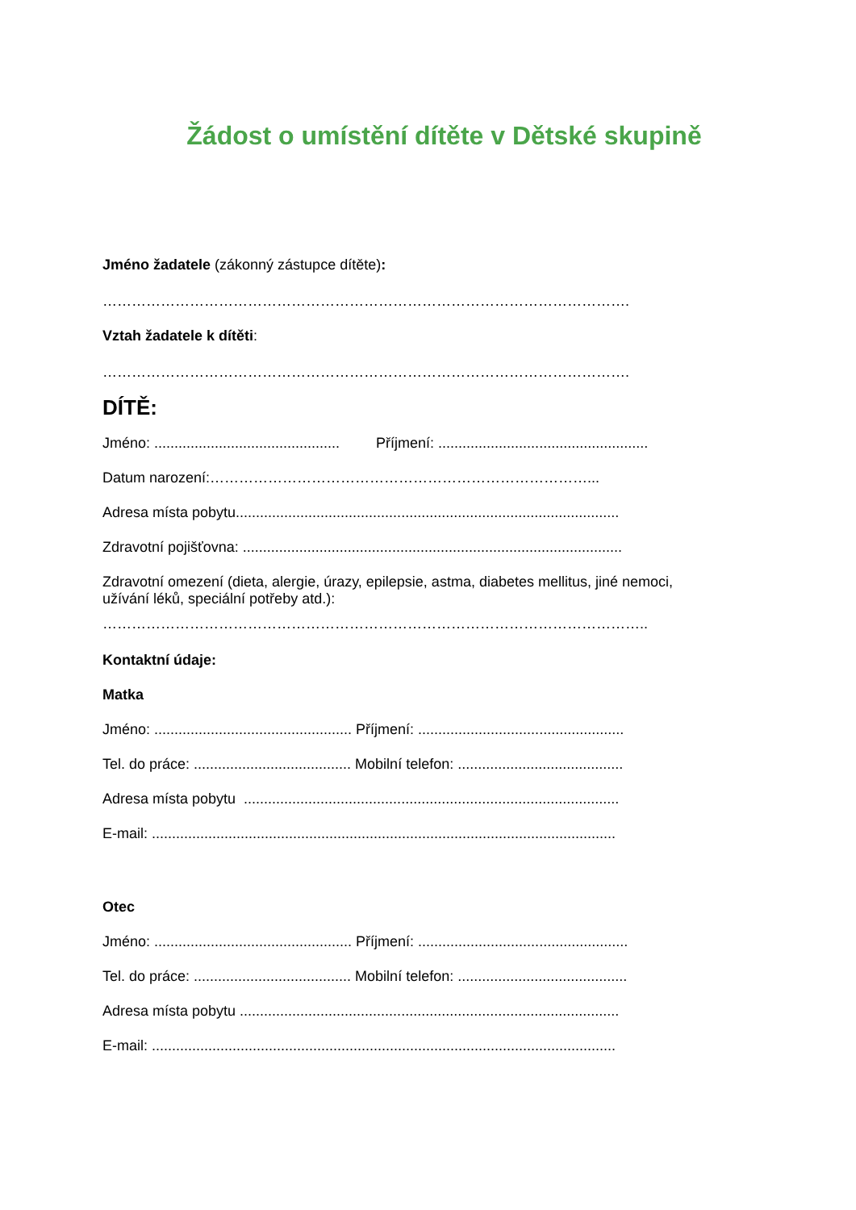Žádost o umístění dítěte v Dětské skupině
Jméno žadatele (zákonný zástupce dítěte):
……………………………………………………………………………………………….
Vztah žadatele k dítěti:
……………………………………………………………………………………………….
DÍTĚ:
Jméno: .............................................. Příjmení: ....................................................
Datum narození:……………………………………………………………………...
Adresa místa pobytu...............................................................................................
Zdravotní pojišťovna: ..............................................................................................
Zdravotní omezení (dieta, alergie, úrazy, epilepsie, astma, diabetes mellitus, jiné nemoci,
užívání léků, speciální potřeby atd.):
…………………………………………………………………………………………………..
Kontaktní údaje:
Matka
Jméno: ................................................. Příjmení: ...................................................
Tel. do práce: ....................................... Mobilní telefon: .........................................
Adresa místa pobytu .............................................................................................
E-mail: ...................................................................................................................
Otec
Jméno: ................................................. Příjmení: ....................................................
Tel. do práce: ....................................... Mobilní telefon: ..........................................
Adresa místa pobytu ..............................................................................................
E-mail: ...................................................................................................................